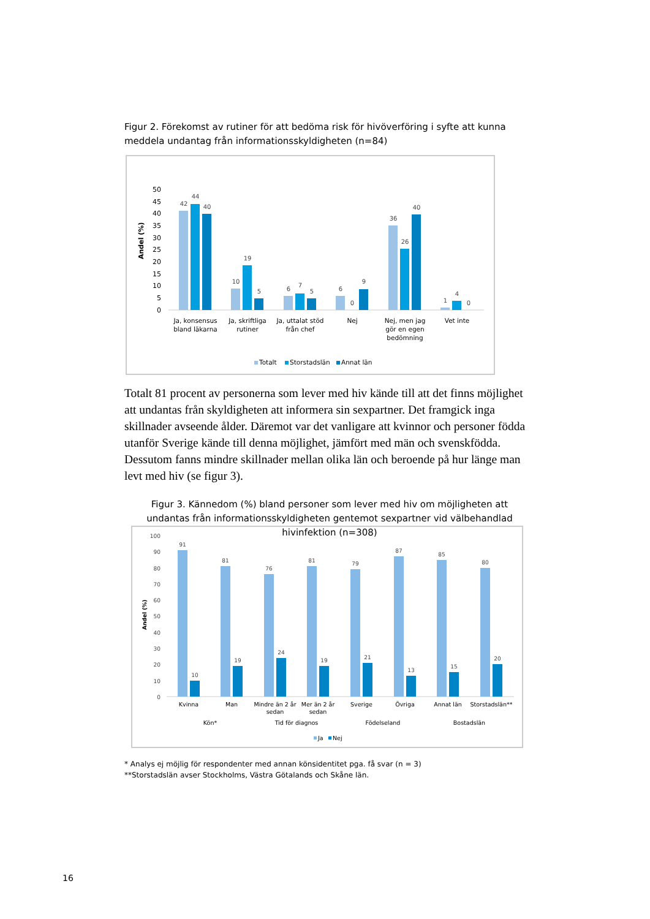Figur 2. Förekomst av rutiner för att bedöma risk för hivöverföring i syfte att kunna meddela undantag från informationsskyldigheten (n=84)
50
45
40
35
30
25
20
15
10
5
0
Andel (%)
42
44
40
10
19
5
6
7
5
6
0
9
36
26
40
1
4
0
Ja, konsensus
bland läkarna
Ja, skriftliga
rutiner
Ja, uttalat stöd
från chef
Nej
Nej, men jag
gör en egen
bedömning
Vet inte
Totalt
Storstadslän
Annat län
Totalt 81 procent av personerna som lever med hiv kände till att det finns möjlighet att undantas från skyldigheten att informera sin sexpartner. Det framgick inga skillnader avseende ålder. Däremot var det vanligare att kvinnor och personer födda utanför Sverige kände till denna möjlighet, jämfört med män och svenskfödda. Dessutom fanns mindre skillnader mellan olika län och beroende på hur länge man levt med hiv (se figur 3).
Figur 3. Kännedom (%) bland personer som lever med hiv om möjligheten att undantas från informationsskyldigheten gentemot sexpartner vid välbehandlad hivinfektion (n=308)
100
90
80
70
60
50
40
30
20
10
0
Andel (%)
91
10
81
19
76
24
81
19
79
21
87
13
85
15
80
20
Kvinna
Man
Mindre än 2 år
sedan
Mer än 2 år
sedan
Sverige
Övriga
Annat län
Storstadslän**
Kön*
Tid för diagnos
Födelseland
Bostadslän
Ja
Nej
* Analys ej möjlig för respondenter med annan könsidentitet pga. få svar (n = 3)
**Storstadslän avser Stockholms, Västra Götalands och Skåne län.
16